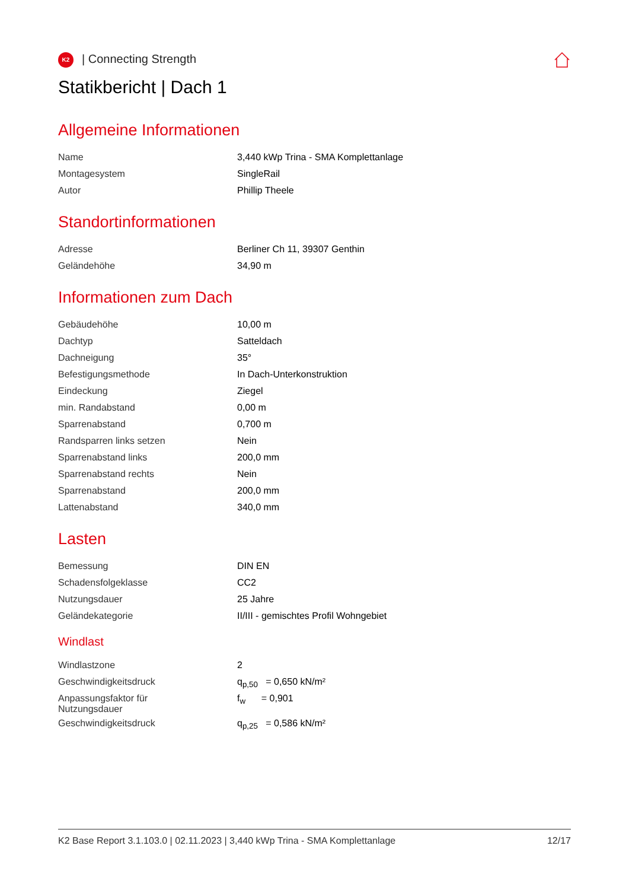K2 | Connecting Strength
Statikbericht | Dach 1
Allgemeine Informationen
| Name | 3,440 kWp Trina - SMA Komplettanlage |
| Montagesystem | SingleRail |
| Autor | Phillip Theele |
Standortinformationen
| Adresse | Berliner Ch 11, 39307 Genthin |
| Geländehöhe | 34,90 m |
Informationen zum Dach
| Gebäudehöhe | 10,00 m |
| Dachtyp | Satteldach |
| Dachneigung | 35° |
| Befestigungsmethode | In Dach-Unterkonstruktion |
| Eindeckung | Ziegel |
| min. Randabstand | 0,00 m |
| Sparrenabstand | 0,700 m |
| Randsparren links setzen | Nein |
| Sparrenabstand links | 200,0 mm |
| Sparrenabstand rechts | Nein |
| Sparrenabstand | 200,0 mm |
| Lattenabstand | 340,0 mm |
Lasten
| Bemessung | DIN EN |
| Schadensfolgeklasse | CC2 |
| Nutzungsdauer | 25 Jahre |
| Geländekategorie | II/III - gemischtes Profil Wohngebiet |
Windlast
| Windlastzone | 2 |
| Geschwindigkeitsdruck | q<sub>p,50</sub> = 0,650 kN/m² |
| Anpassungsfaktor für Nutzungsdauer | f<sub>w</sub> = 0,901 |
| Geschwindigkeitsdruck | q<sub>p,25</sub> = 0,586 kN/m² |
K2 Base Report 3.1.103.0 | 02.11.2023 | 3,440 kWp Trina - SMA Komplettanlage 12/17